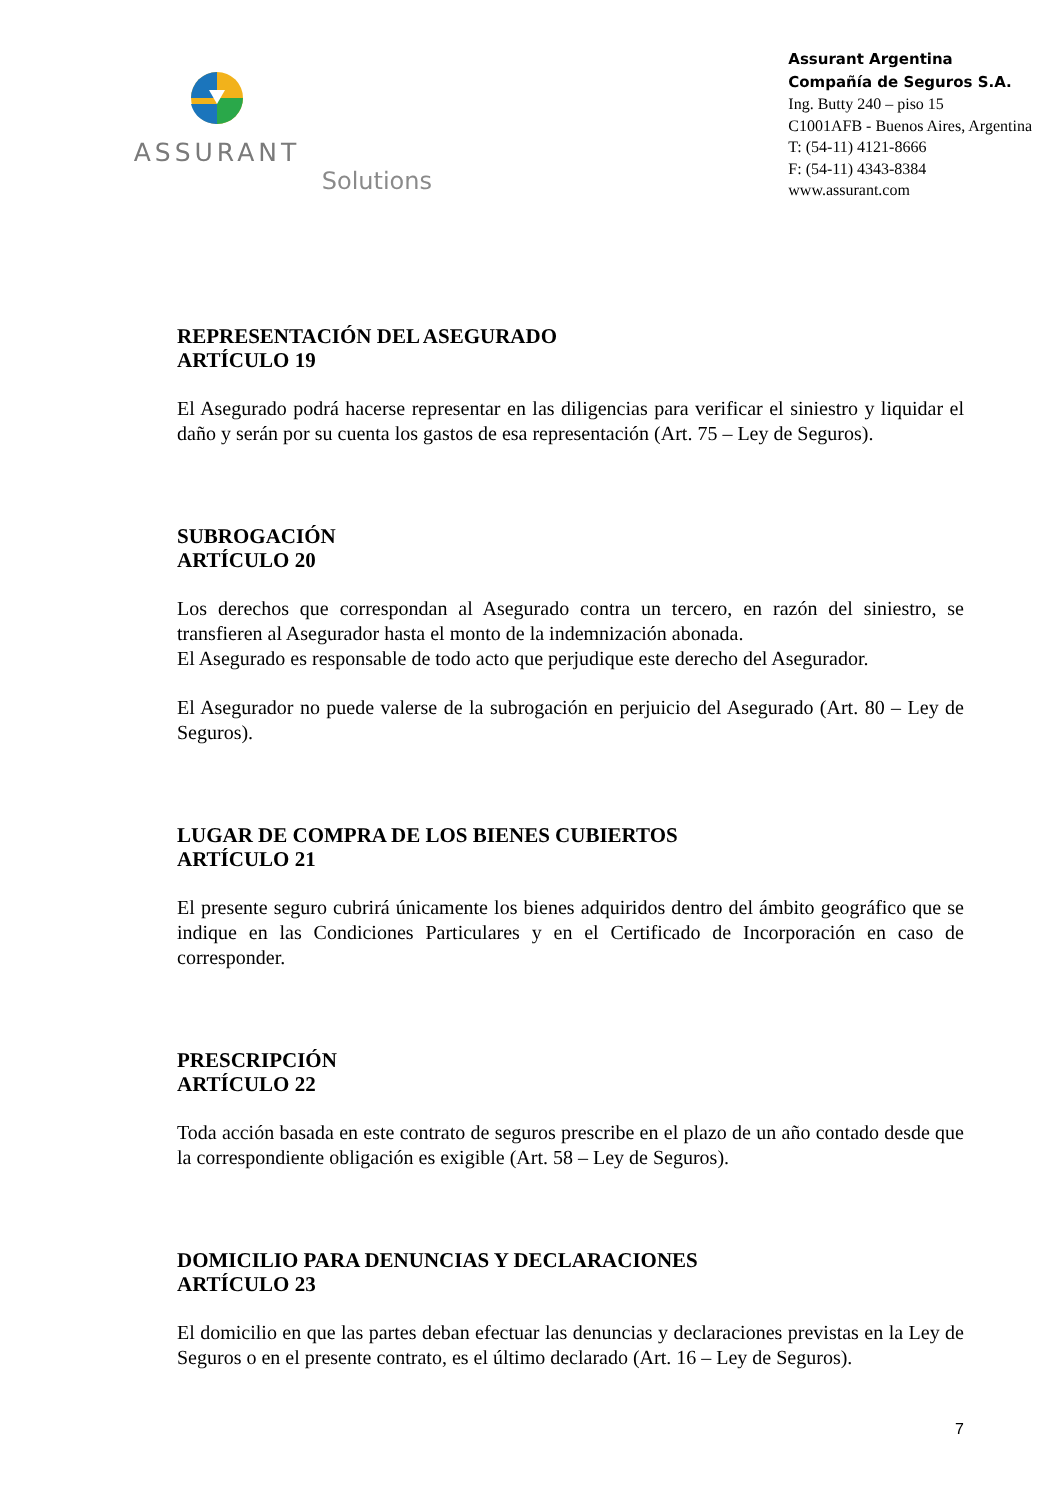ASSURANT
Solutions
Assurant Argentina
Compañía de Seguros S.A.
Ing. Butty 240 – piso 15
C1001AFB - Buenos Aires, Argentina
T: (54-11) 4121-8666
F: (54-11) 4343-8384
www.assurant.com
REPRESENTACIÓN DEL ASEGURADO
ARTÍCULO 19
El Asegurado podrá hacerse representar en las diligencias para verificar el siniestro y liquidar el daño y serán por su cuenta los gastos de esa representación (Art. 75 – Ley de Seguros).
SUBROGACIÓN
ARTÍCULO 20
Los derechos que correspondan al Asegurado contra un tercero, en razón del siniestro, se transfieren al Asegurador hasta el monto de la indemnización abonada.
El Asegurado es responsable de todo acto que perjudique este derecho del Asegurador.
El Asegurador no puede valerse de la subrogación en perjuicio del Asegurado (Art. 80 – Ley de Seguros).
LUGAR DE COMPRA DE LOS BIENES CUBIERTOS
ARTÍCULO 21
El presente seguro cubrirá únicamente los bienes adquiridos dentro del ámbito geográfico que se indique en las Condiciones Particulares y en el Certificado de Incorporación en caso de corresponder.
PRESCRIPCIÓN
ARTÍCULO 22
Toda acción basada en este contrato de seguros prescribe en el plazo de un año contado desde que la correspondiente obligación es exigible (Art. 58 – Ley de Seguros).
DOMICILIO PARA DENUNCIAS Y DECLARACIONES
ARTÍCULO 23
El domicilio en que las partes deban efectuar las denuncias y declaraciones previstas en la Ley de Seguros o en el presente contrato, es el último declarado (Art. 16 – Ley de Seguros).
7